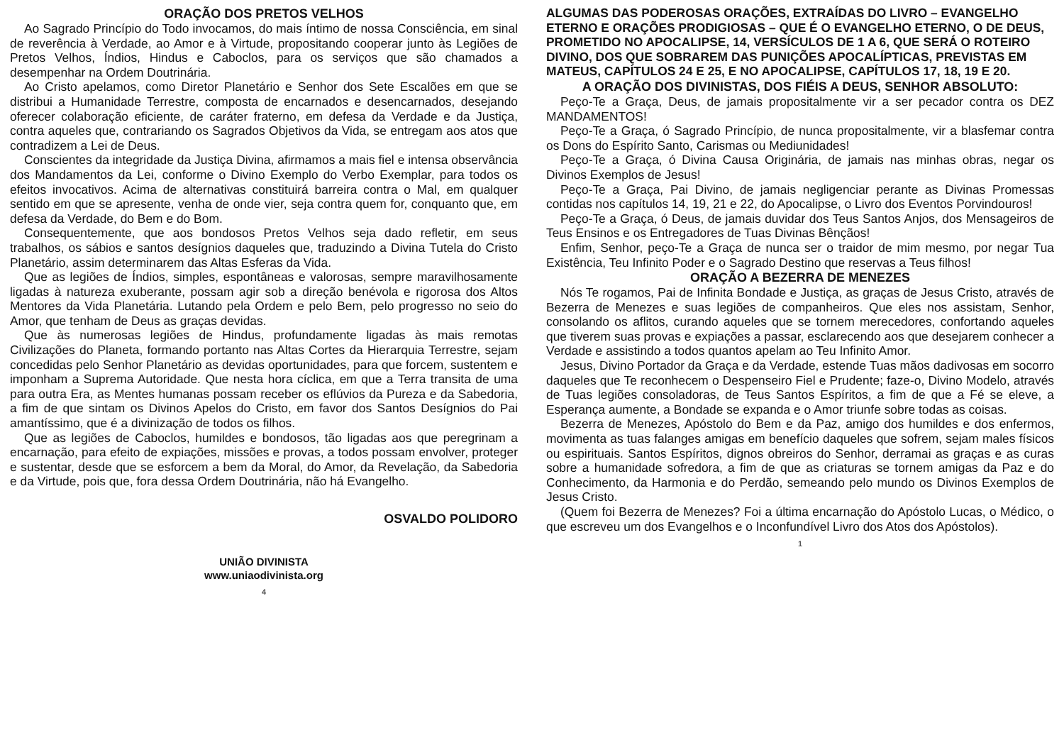ORAÇÃO DOS PRETOS VELHOS
Ao Sagrado Princípio do Todo invocamos, do mais íntimo de nossa Consciência, em sinal de reverência à Verdade, ao Amor e à Virtude, propositando cooperar junto às Legiões de Pretos Velhos, Índios, Hindus e Caboclos, para os serviços que são chamados a desempenhar na Ordem Doutrinária.
Ao Cristo apelamos, como Diretor Planetário e Senhor dos Sete Escalões em que se distribui a Humanidade Terrestre, composta de encarnados e desencarnados, desejando oferecer colaboração eficiente, de caráter fraterno, em defesa da Verdade e da Justiça, contra aqueles que, contrariando os Sagrados Objetivos da Vida, se entregam aos atos que contradizem a Lei de Deus.
Conscientes da integridade da Justiça Divina, afirmamos a mais fiel e intensa observância dos Mandamentos da Lei, conforme o Divino Exemplo do Verbo Exemplar, para todos os efeitos invocativos. Acima de alternativas constituirá barreira contra o Mal, em qualquer sentido em que se apresente, venha de onde vier, seja contra quem for, conquanto que, em defesa da Verdade, do Bem e do Bom.
Consequentemente, que aos bondosos Pretos Velhos seja dado refletir, em seus trabalhos, os sábios e santos desígnios daqueles que, traduzindo a Divina Tutela do Cristo Planetário, assim determinarem das Altas Esferas da Vida.
Que as legiões de Índios, simples, espontâneas e valorosas, sempre maravilhosamente ligadas à natureza exuberante, possam agir sob a direção benévola e rigorosa dos Altos Mentores da Vida Planetária. Lutando pela Ordem e pelo Bem, pelo progresso no seio do Amor, que tenham de Deus as graças devidas.
Que às numerosas legiões de Hindus, profundamente ligadas às mais remotas Civilizações do Planeta, formando portanto nas Altas Cortes da Hierarquia Terrestre, sejam concedidas pelo Senhor Planetário as devidas oportunidades, para que forcem, sustentem e imponham a Suprema Autoridade. Que nesta hora cíclica, em que a Terra transita de uma para outra Era, as Mentes humanas possam receber os eflúvios da Pureza e da Sabedoria, a fim de que sintam os Divinos Apelos do Cristo, em favor dos Santos Desígnios do Pai amantíssimo, que é a divinização de todos os filhos.
Que as legiões de Caboclos, humildes e bondosos, tão ligadas aos que peregrinam a encarnação, para efeito de expiações, missões e provas, a todos possam envolver, proteger e sustentar, desde que se esforcem a bem da Moral, do Amor, da Revelação, da Sabedoria e da Virtude, pois que, fora dessa Ordem Doutrinária, não há Evangelho.
OSVALDO POLIDORO
UNIÃO DIVINISTA
www.uniaodivinista.org
4
ALGUMAS DAS PODEROSAS ORAÇÕES, EXTRAÍDAS DO LIVRO – EVANGELHO ETERNO E ORAÇÕES PRODIGIOSAS – QUE É O EVANGELHO ETERNO, O DE DEUS, PROMETIDO NO APOCALIPSE, 14, VERSÍCULOS DE 1 A 6, QUE SERÁ O ROTEIRO DIVINO, DOS QUE SOBRAREM DAS PUNIÇÕES APOCALÍPTICAS, PREVISTAS EM MATEUS, CAPÍTULOS 24 E 25, E NO APOCALIPSE, CAPÍTULOS 17, 18, 19 E 20.
A ORAÇÃO DOS DIVINISTAS, DOS FIÉIS A DEUS, SENHOR ABSOLUTO:
Peço-Te a Graça, Deus, de jamais propositalmente vir a ser pecador contra os DEZ MANDAMENTOS!
Peço-Te a Graça, ó Sagrado Princípio, de nunca propositalmente, vir a blasfemar contra os Dons do Espírito Santo, Carismas ou Mediunidades!
Peço-Te a Graça, ó Divina Causa Originária, de jamais nas minhas obras, negar os Divinos Exemplos de Jesus!
Peço-Te a Graça, Pai Divino, de jamais negligenciar perante as Divinas Promessas contidas nos capítulos 14, 19, 21 e 22, do Apocalipse, o Livro dos Eventos Porvindouros!
Peço-Te a Graça, ó Deus, de jamais duvidar dos Teus Santos Anjos, dos Mensageiros de Teus Ensinos e os Entregadores de Tuas Divinas Bênçãos!
Enfim, Senhor, peço-Te a Graça de nunca ser o traidor de mim mesmo, por negar Tua Existência, Teu Infinito Poder e o Sagrado Destino que reservas a Teus filhos!
ORAÇÃO A BEZERRA DE MENEZES
Nós Te rogamos, Pai de Infinita Bondade e Justiça, as graças de Jesus Cristo, através de Bezerra de Menezes e suas legiões de companheiros. Que eles nos assistam, Senhor, consolando os aflitos, curando aqueles que se tornem merecedores, confortando aqueles que tiverem suas provas e expiações a passar, esclarecendo aos que desejarem conhecer a Verdade e assistindo a todos quantos apelam ao Teu Infinito Amor.
Jesus, Divino Portador da Graça e da Verdade, estende Tuas mãos dadivosas em socorro daqueles que Te reconhecem o Despenseiro Fiel e Prudente; faze-o, Divino Modelo, através de Tuas legiões consoladoras, de Teus Santos Espíritos, a fim de que a Fé se eleve, a Esperança aumente, a Bondade se expanda e o Amor triunfe sobre todas as coisas.
Bezerra de Menezes, Apóstolo do Bem e da Paz, amigo dos humildes e dos enfermos, movimenta as tuas falanges amigas em benefício daqueles que sofrem, sejam males físicos ou espirituais. Santos Espíritos, dignos obreiros do Senhor, derramai as graças e as curas sobre a humanidade sofredora, a fim de que as criaturas se tornem amigas da Paz e do Conhecimento, da Harmonia e do Perdão, semeando pelo mundo os Divinos Exemplos de Jesus Cristo.
(Quem foi Bezerra de Menezes? Foi a última encarnação do Apóstolo Lucas, o Médico, o que escreveu um dos Evangelhos e o Inconfundível Livro dos Atos dos Apóstolos).
1